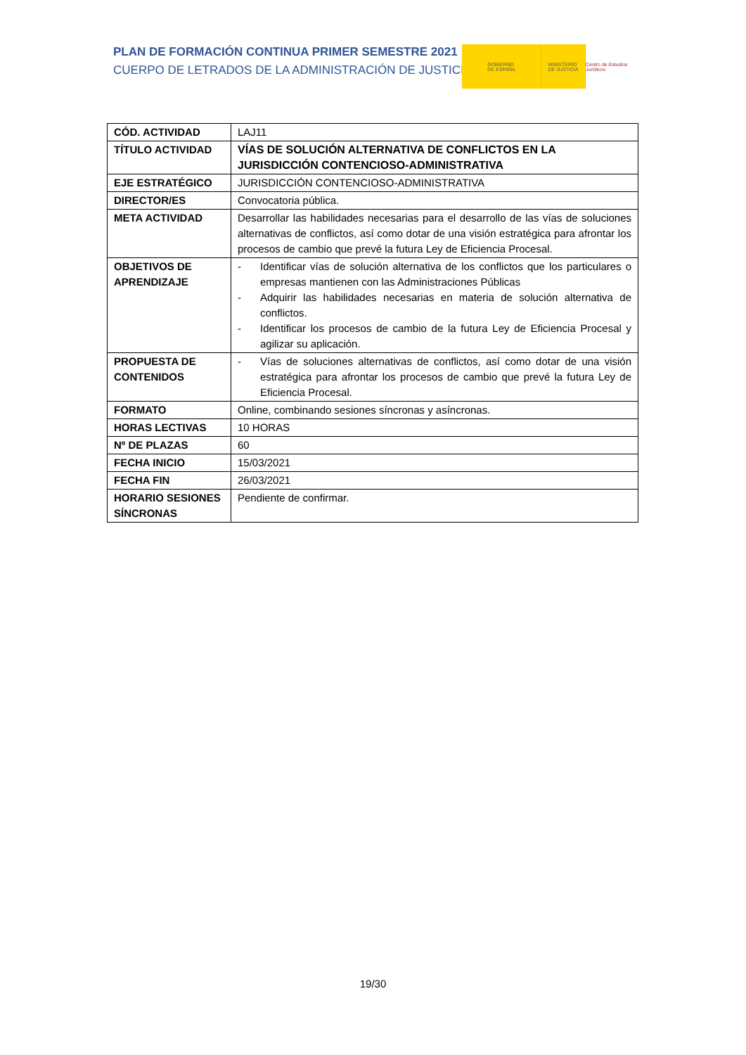PLAN DE FORMACIÓN CONTINUA PRIMER SEMESTRE 2021
CUERPO DE LETRADOS DE LA ADMINISTRACIÓN DE JUSTICIA
GOBIERNO
DE ESPAÑA
MINISTERIO
DE JUSTICIA
Centro de Estudios Jurídicos
| CÓD. ACTIVIDAD | LAJ11 |
| TÍTULO ACTIVIDAD | VÍAS DE SOLUCIÓN ALTERNATIVA DE CONFLICTOS EN LA JURISDICCIÓN CONTENCIOSO-ADMINISTRATIVA |
| EJE ESTRATÉGICO | JURISDICCIÓN CONTENCIOSO-ADMINISTRATIVA |
| DIRECTOR/ES | Convocatoria pública. |
| META ACTIVIDAD | Desarrollar las habilidades necesarias para el desarrollo de las vías de soluciones alternativas de conflictos, así como dotar de una visión estratégica para afrontar los procesos de cambio que prevé la futura Ley de Eficiencia Procesal. |
| OBJETIVOS DE APRENDIZAJE | - Identificar vías de solución alternativa de los conflictos que los particulares o empresas mantienen con las Administraciones Públicas - Adquirir las habilidades necesarias en materia de solución alternativa de conflictos. - Identificar los procesos de cambio de la futura Ley de Eficiencia Procesal y agilizar su aplicación. |
| PROPUESTA DE CONTENIDOS | - Vías de soluciones alternativas de conflictos, así como dotar de una visión estratégica para afrontar los procesos de cambio que prevé la futura Ley de Eficiencia Procesal. |
| FORMATO | Online, combinando sesiones síncronas y asíncronas. |
| HORAS LECTIVAS | 10 HORAS |
| Nº DE PLAZAS | 60 |
| FECHA INICIO | 15/03/2021 |
| FECHA FIN | 26/03/2021 |
| HORARIO SESIONES SÍNCRONAS | Pendiente de confirmar. |
19/30